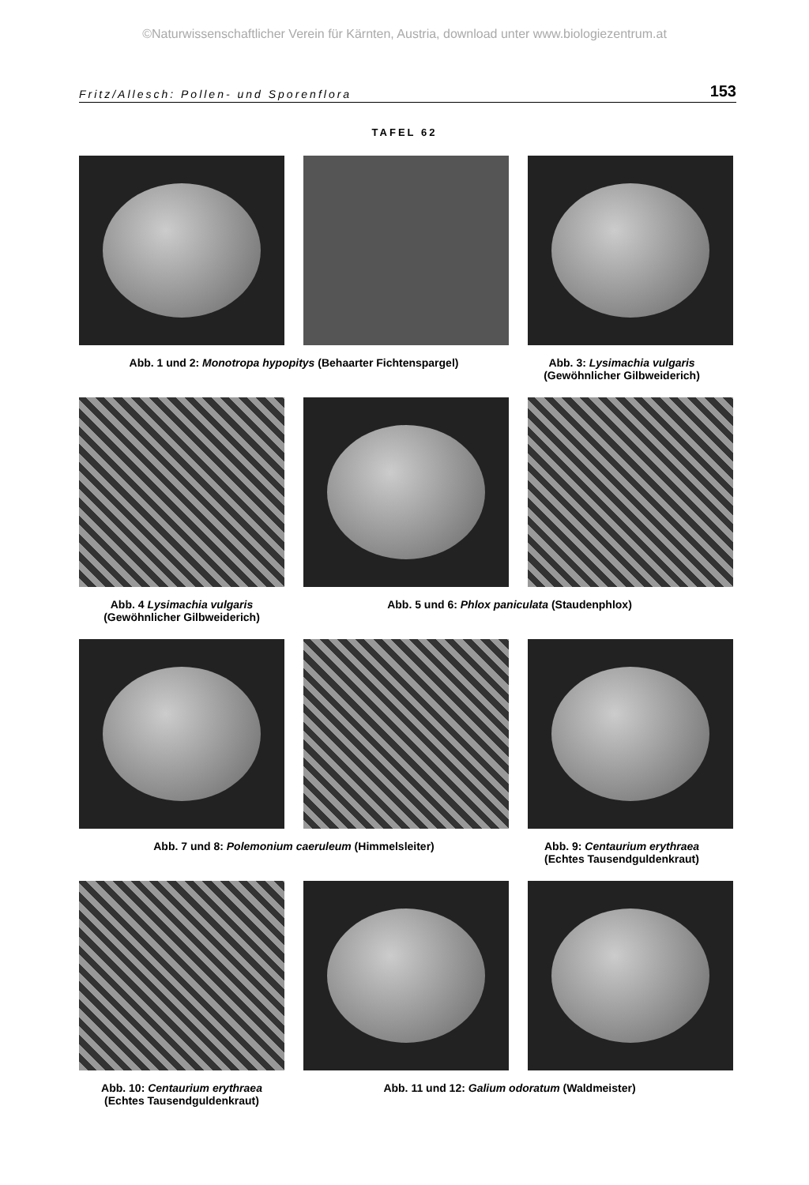©Naturwissenschaftlicher Verein für Kärnten, Austria, download unter www.biologiezentrum.at
Fritz/Allesch: Pollen- und Sporenflora 153
TAFEL 62
Abb. 1 und 2: Monotropa hypopitys (Behaarter Fichtenspargel) Abb. 3: Lysimachia vulgaris
(Gewöhnlicher Gilbweiderich)
Abb. 4 Lysimachia vulgaris
(Gewöhnlicher Gilbweiderich)
Abb. 5 und 6: Phlox paniculata (Staudenphlox)
Abb. 7 und 8: Polemonium caeruleum (Himmelsleiter) Abb. 9: Centaurium erythraea
(Echtes Tausendguldenkraut)
Abb. 10: Centaurium erythraea
(Echtes Tausendguldenkraut)
Abb. 11 und 12: Galium odoratum (Waldmeister)